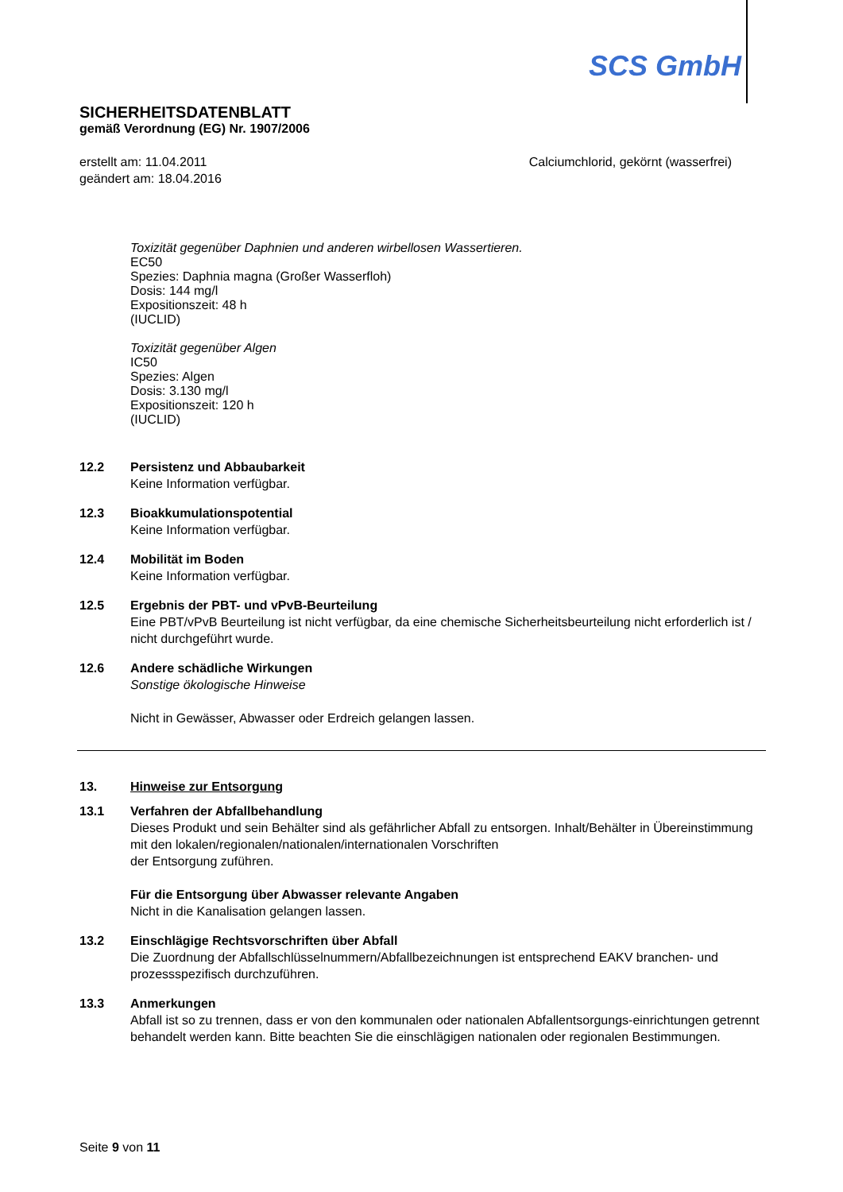SCS GmbH
SICHERHEITSDATENBLATT
gemäß Verordnung (EG) Nr. 1907/2006
erstellt am: 11.04.2011
geändert am: 18.04.2016
Calciumchlorid, gekörnt (wasserfrei)
Toxizität gegenüber Daphnien und anderen wirbellosen Wassertieren.
EC50
Spezies: Daphnia magna (Großer Wasserfloh)
Dosis: 144 mg/l
Expositionszeit: 48 h
(IUCLID)
Toxizität gegenüber Algen
IC50
Spezies: Algen
Dosis: 3.130 mg/l
Expositionszeit: 120 h
(IUCLID)
12.2 Persistenz und Abbaubarkeit
Keine Information verfügbar.
12.3 Bioakkumulationspotential
Keine Information verfügbar.
12.4 Mobilität im Boden
Keine Information verfügbar.
12.5 Ergebnis der PBT- und vPvB-Beurteilung
Eine PBT/vPvB Beurteilung ist nicht verfügbar, da eine chemische Sicherheitsbeurteilung nicht erforderlich ist / nicht durchgeführt wurde.
12.6 Andere schädliche Wirkungen
Sonstige ökologische Hinweise
Nicht in Gewässer, Abwasser oder Erdreich gelangen lassen.
13. Hinweise zur Entsorgung
13.1 Verfahren der Abfallbehandlung
Dieses Produkt und sein Behälter sind als gefährlicher Abfall zu entsorgen. Inhalt/Behälter in Übereinstimmung mit den lokalen/regionalen/nationalen/internationalen Vorschriften
der Entsorgung zuführen.
Für die Entsorgung über Abwasser relevante Angaben
Nicht in die Kanalisation gelangen lassen.
13.2 Einschlägige Rechtsvorschriften über Abfall
Die Zuordnung der Abfallschlüsselnummern/Abfallbezeichnungen ist entsprechend EAKV branchen- und prozessspezifisch durchzuführen.
13.3 Anmerkungen
Abfall ist so zu trennen, dass er von den kommunalen oder nationalen Abfallentsorgungs-einrichtungen getrennt behandelt werden kann. Bitte beachten Sie die einschlägigen nationalen oder regionalen Bestimmungen.
Seite 9 von 11